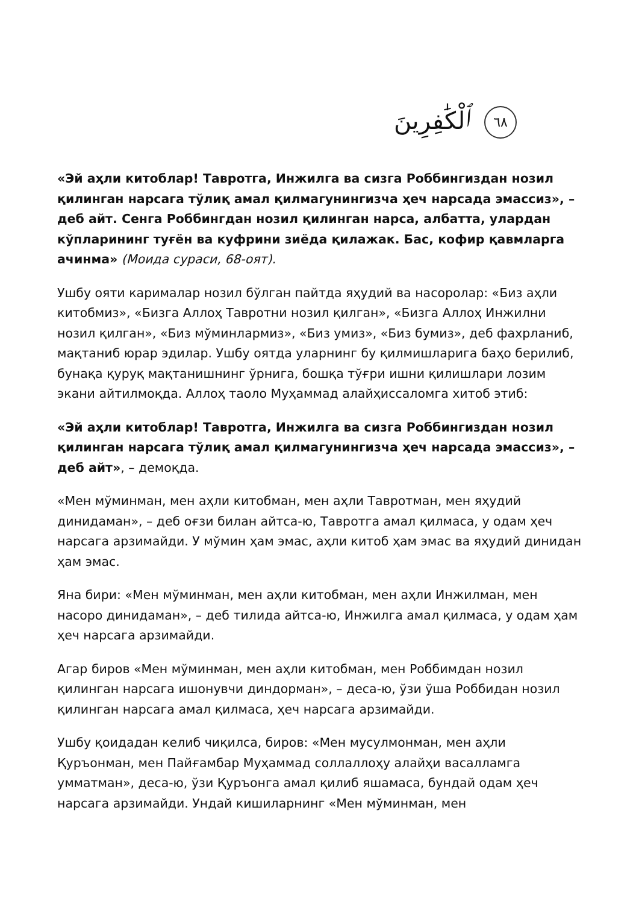ٱلْكَٰفِرِينَ ٦٨
«Эй аҳли китоблар! Тавротга, Инжилга ва сизга Роббингиздан нозил қилинган нарсага тўлиқ амал қилмагунингизча ҳеч нарсада эмассиз», – деб айт. Сенга Роббингдан нозил қилинган нарса, албатта, улардан кўпларининг туғён ва куфрини зиёда қилажак. Бас, кофир қавмларга ачинма» (Моида сураси, 68-оят).
Ушбу ояти карималар нозил бўлган пайтда яҳудий ва насоролар: «Биз аҳли китобмиз», «Бизга Аллоҳ Тавротни нозил қилган», «Бизга Аллоҳ Инжилни нозил қилган», «Биз мўминлармиз», «Биз умиз», «Биз бумиз», деб фахрланиб, мақтаниб юрар эдилар. Ушбу оятда уларнинг бу қилмишларига баҳо берилиб, бунақа қуруқ мақтанишнинг ўрнига, бошқа тўғри ишни қилишлари лозим экани айтилмоқда. Аллоҳ таоло Муҳаммад алайҳиссаломга хитоб этиб:
«Эй аҳли китоблар! Тавротга, Инжилга ва сизга Роббингиздан нозил қилинган нарсага тўлиқ амал қилмагунингизча ҳеч нарсада эмассиз», – деб айт», – демоқда.
«Мен мўминман, мен аҳли китобман, мен аҳли Тавротман, мен яҳудий динидаман», – деб оғзи билан айтса-ю, Тавротга амал қилмаса, у одам ҳеч нарсага арзимайди. У мўмин ҳам эмас, аҳли китоб ҳам эмас ва яҳудий динидан ҳам эмас.
Яна бири: «Мен мўминман, мен аҳли китобман, мен аҳли Инжилман, мен насоро динидаман», – деб тилида айтса-ю, Инжилга амал қилмаса, у одам ҳам ҳеч нарсага арзимайди.
Агар биров «Мен мўминман, мен аҳли китобман, мен Роббимдан нозил қилинган нарсага ишонувчи диндорман», – деса-ю, ўзи ўша Роббидан нозил қилинган нарсага амал қилмаса, ҳеч нарсага арзимайди.
Ушбу қоидадан келиб чиқилса, биров: «Мен мусулмонман, мен аҳли Қуръонман, мен Пайғамбар Муҳаммад соллаллоҳу алайҳи васалламга умматман», деса-ю, ўзи Қуръонга амал қилиб яшамаса, бундай одам ҳеч нарсага арзимайди. Ундай кишиларнинг «Мен мўминман, мен